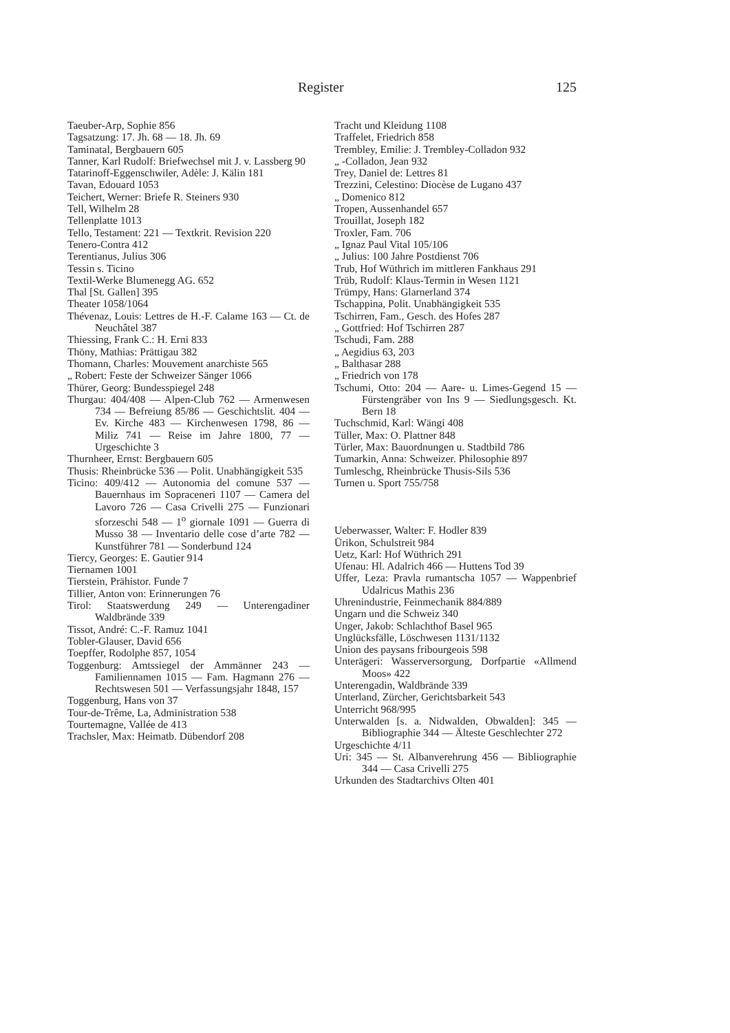Register 125
Taeuber-Arp, Sophie 856
Tagsatzung: 17. Jh. 68 — 18. Jh. 69
Taminatal, Bergbauern 605
Tanner, Karl Rudolf: Briefwechsel mit J. v. Lassberg 90
Tatarinoff-Eggenschwiler, Adèle: J. Kälin 181
Tavan, Edouard 1053
Teichert, Werner: Briefe R. Steiners 930
Tell, Wilhelm 28
Tellenplatte 1013
Tello, Testament: 221 — Textkrit. Revision 220
Tenero-Contra 412
Terentianus, Julius 306
Tessin s. Ticino
Textil-Werke Blumenegg AG. 652
Thal [St. Gallen] 395
Theater 1058/1064
Thévenaz, Louis: Lettres de H.-F. Calame 163 — Ct. de Neuchâtel 387
Thiessing, Frank C.: H. Erni 833
Thöny, Mathias: Prättigau 382
Thomann, Charles: Mouvement anarchiste 565
„ Robert: Feste der Schweizer Sänger 1066
Thürer, Georg: Bundesspiegel 248
Thurgau: 404/408 — Alpen-Club 762 — Armenwesen 734 — Befreiung 85/86 — Geschichtslit. 404 — Ev. Kirche 483 — Kirchenwesen 1798, 86 — Miliz 741 — Reise im Jahre 1800, 77 — Urgeschichte 3
Thurnheer, Ernst: Bergbauern 605
Thusis: Rheinbrücke 536 — Polit. Unabhängigkeit 535
Ticino: 409/412 — Autonomia del comune 537 — Bauernhaus im Sopraceneri 1107 — Camera del Lavoro 726 — Casa Crivelli 275 — Funzionari sforzeschi 548 — 1<sup>o</sup> giornale 1091 — Guerra di Musso 38 — Inventario delle cose d’arte 782 — Kunstführer 781 — Sonderbund 124
Tiercy, Georges: E. Gautier 914
Tiernamen 1001
Tierstein, Prähistor. Funde 7
Tillier, Anton von: Erinnerungen 76
Tirol: Staatswerdung 249 — Unterengadiner Waldbrände 339
Tissot, André: C.-F. Ramuz 1041
Tobler-Glauser, David 656
Toepffer, Rodolphe 857, 1054
Toggenburg: Amtssiegel der Ammänner 243 — Familiennamen 1015 — Fam. Hagmann 276 — Rechtswesen 501 — Verfassungsjahr 1848, 157
Toggenburg, Hans von 37
Tour-de-Trême, La, Administration 538
Tourtemagne, Vallée de 413
Trachsler, Max: Heimatb. Dübendorf 208
Tracht und Kleidung 1108
Traffelet, Friedrich 858
Trembley, Emilie: J. Trembley-Colladon 932
„ -Colladon, Jean 932
Trey, Daniel de: Lettres 81
Trezzini, Celestino: Diocèse de Lugano 437
„ Domenico 812
Tropen, Aussenhandel 657
Trouillat, Joseph 182
Troxler, Fam. 706
„ Ignaz Paul Vital 105/106
„ Julius: 100 Jahre Postdienst 706
Trub, Hof Wüthrich im mittleren Fankhaus 291
Trüb, Rudolf: Klaus-Termin in Wesen 1121
Trümpy, Hans: Glarnerland 374
Tschappina, Polit. Unabhängigkeit 535
Tschirren, Fam., Gesch. des Hofes 287
„ Gottfried: Hof Tschirren 287
Tschudi, Fam. 288
„ Aegidius 63, 203
„ Balthasar 288
„ Friedrich von 178
Tschumi, Otto: 204 — Aare- u. Limes-Gegend 15 — Fürstengräber von Ins 9 — Siedlungsgesch. Kt. Bern 18
Tuchschmid, Karl: Wängi 408
Tüller, Max: O. Plattner 848
Türler, Max: Bauordnungen u. Stadtbild 786
Tumarkin, Anna: Schweizer. Philosophie 897
Tumleschg, Rheinbrücke Thusis-Sils 536
Turnen u. Sport 755/758
Ueberwasser, Walter: F. Hodler 839
Ürikon, Schulstreit 984
Uetz, Karl: Hof Wüthrich 291
Ufenau: Hl. Adalrich 466 — Huttens Tod 39
Uffer, Leza: Pravla rumantscha 1057 — Wappenbrief Udalricus Mathis 236
Uhrenindustrie, Feinmechanik 884/889
Ungarn und die Schweiz 340
Unger, Jakob: Schlachthof Basel 965
Unglücksfälle, Löschwesen 1131/1132
Union des paysans fribourgeois 598
Unterägeri: Wasserversorgung, Dorfpartie «Allmend Moos» 422
Unterengadin, Waldbrände 339
Unterland, Zürcher, Gerichtsbarkeit 543
Unterricht 968/995
Unterwalden [s. a. Nidwalden, Obwalden]: 345 — Bibliographie 344 — Älteste Geschlechter 272
Urgeschichte 4/11
Uri: 345 — St. Albanverehrung 456 — Bibliographie 344 — Casa Crivelli 275
Urkunden des Stadtarchivs Olten 401